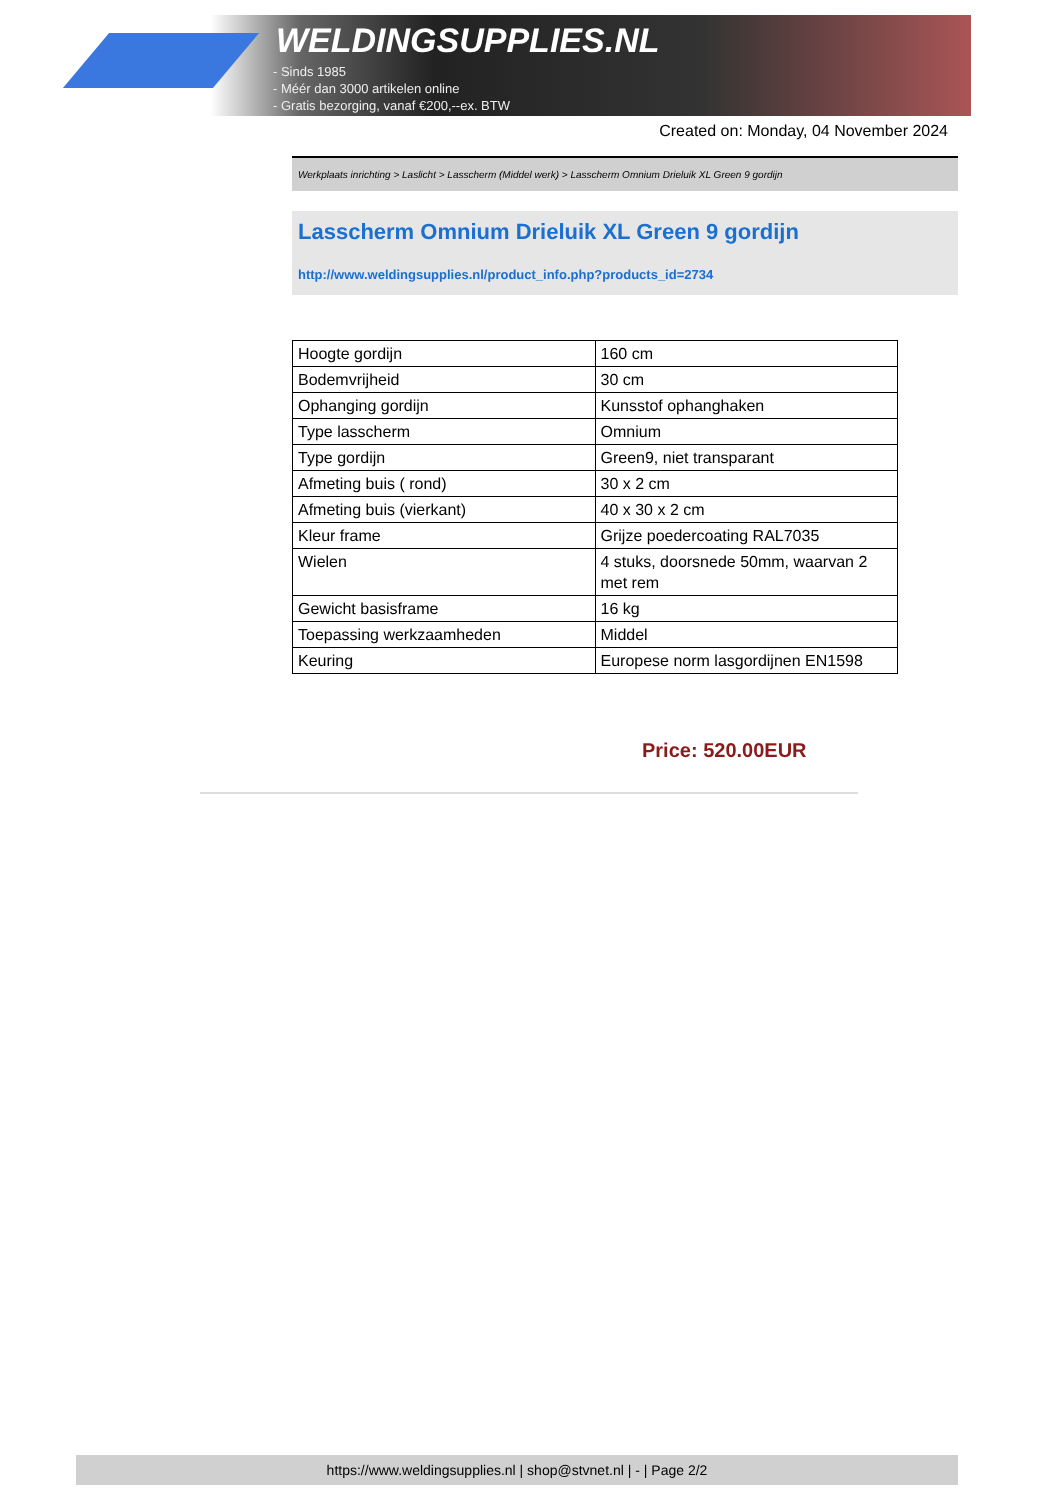WELDINGSUPPLIES.NL
- Sinds 1985
- Méér dan 3000 artikelen online
- Gratis bezorging, vanaf €200,--ex. BTW
Created on: Monday, 04 November 2024
Werkplaats inrichting > Laslicht > Lasscherm (Middel werk) > Lasscherm Omnium Drieluik XL Green 9 gordijn
Lasscherm Omnium Drieluik XL Green 9 gordijn
http://www.weldingsupplies.nl/product_info.php?products_id=2734
| Hoogte gordijn | 160 cm |
| Bodemvrijheid | 30 cm |
| Ophanging gordijn | Kunsstof ophanghaken |
| Type lasscherm | Omnium |
| Type gordijn | Green9, niet transparant |
| Afmeting buis ( rond) | 30 x 2 cm |
| Afmeting buis (vierkant) | 40 x 30 x 2 cm |
| Kleur frame | Grijze poedercoating RAL7035 |
| Wielen | 4 stuks, doorsnede 50mm, waarvan 2 met rem |
| Gewicht basisframe | 16 kg |
| Toepassing werkzaamheden | Middel |
| Keuring | Europese norm lasgordijnen EN1598 |
Price: 520.00EUR
https://www.weldingsupplies.nl | shop@stvnet.nl | - | Page 2/2